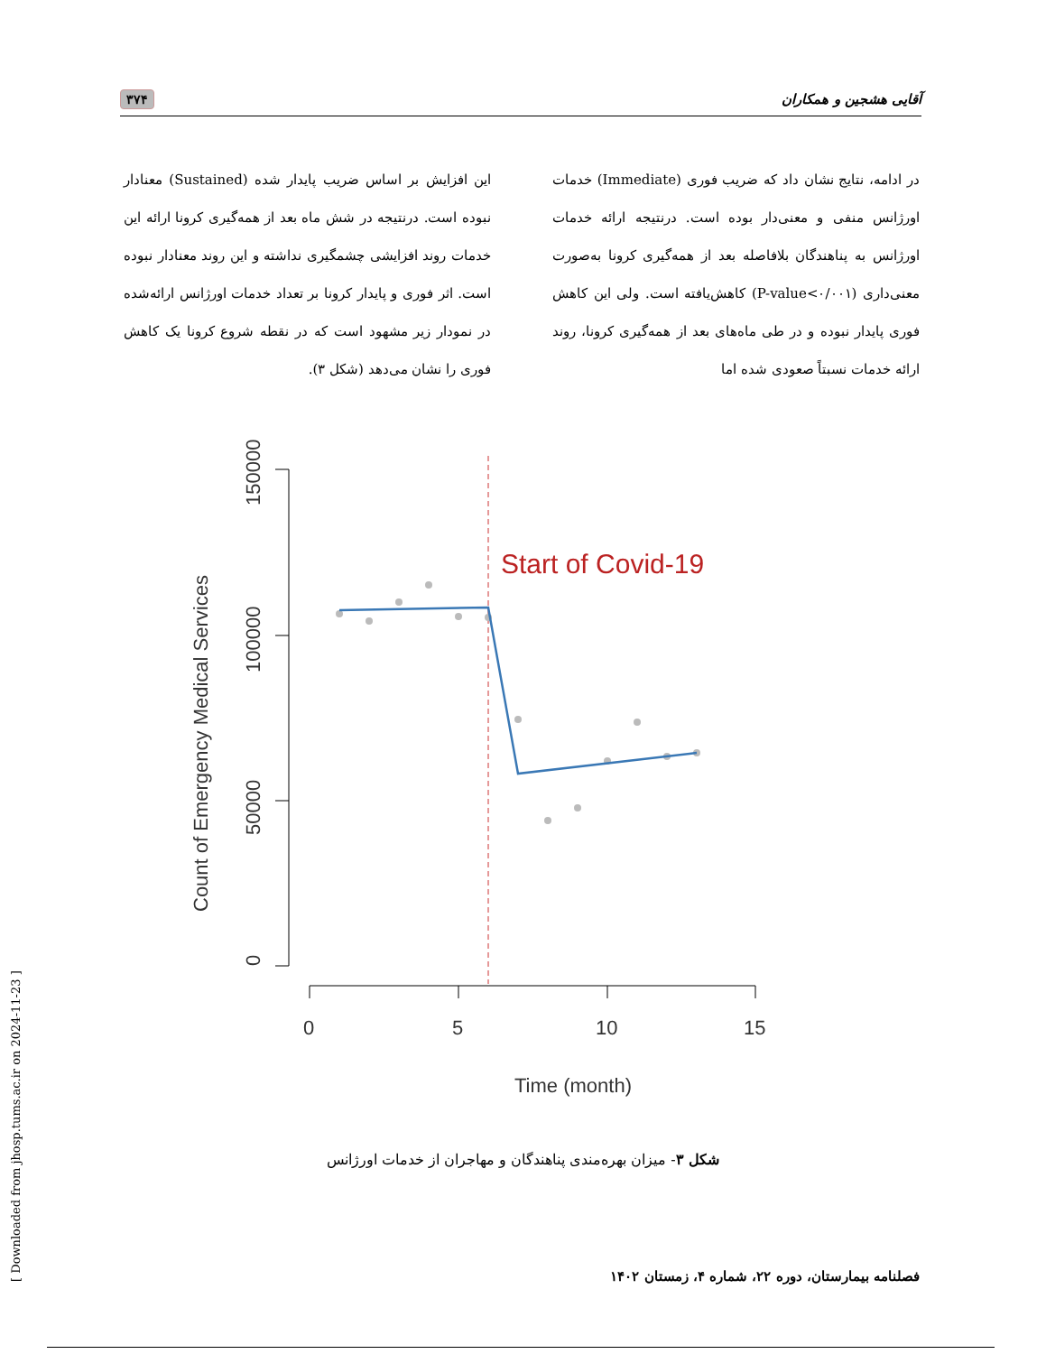آقایی هشجین و همکاران ۳۷۴
در ادامه، نتایج نشان داد که ضریب فوری (Immediate) خدمات اورژانس منفی و معنی‌دار بوده است. درنتیجه ارائه خدمات اورژانس به پناهندگان بلافاصله بعد از همه‌گیری کرونا به‌صورت معنی‌داری (P-value<۰/۰۰۱) کاهش‌یافته است. ولی این کاهش فوری پایدار نبوده و در طی ماه‌های بعد از همه‌گیری کرونا، روند ارائه خدمات نسبتاً صعودی شده اما
این افزایش بر اساس ضریب پایدار شده (Sustained) معنادار نبوده است. درنتیجه در شش ماه بعد از همه‌گیری کرونا ارائه این خدمات روند افزایشی چشمگیری نداشته و این روند معنادار نبوده است. اثر فوری و پایدار کرونا بر تعداد خدمات اورژانس ارائه‌شده در نمودار زیر مشهود است که در نقطه شروع کرونا یک کاهش فوری را نشان می‌دهد (شکل ۳).
Count of Emergency Medical Services
0
50000
100000
150000
0
5
10
15
Time (month)
Start of Covid-19
شکل ۳- میزان بهره‌مندی پناهندگان و مهاجران از خدمات اورژانس
فصلنامه بیمارستان، دوره ۲۲، شماره ۴، زمستان ۱۴۰۲
[ Downloaded from jhosp.tums.ac.ir on 2024-11-23 ]